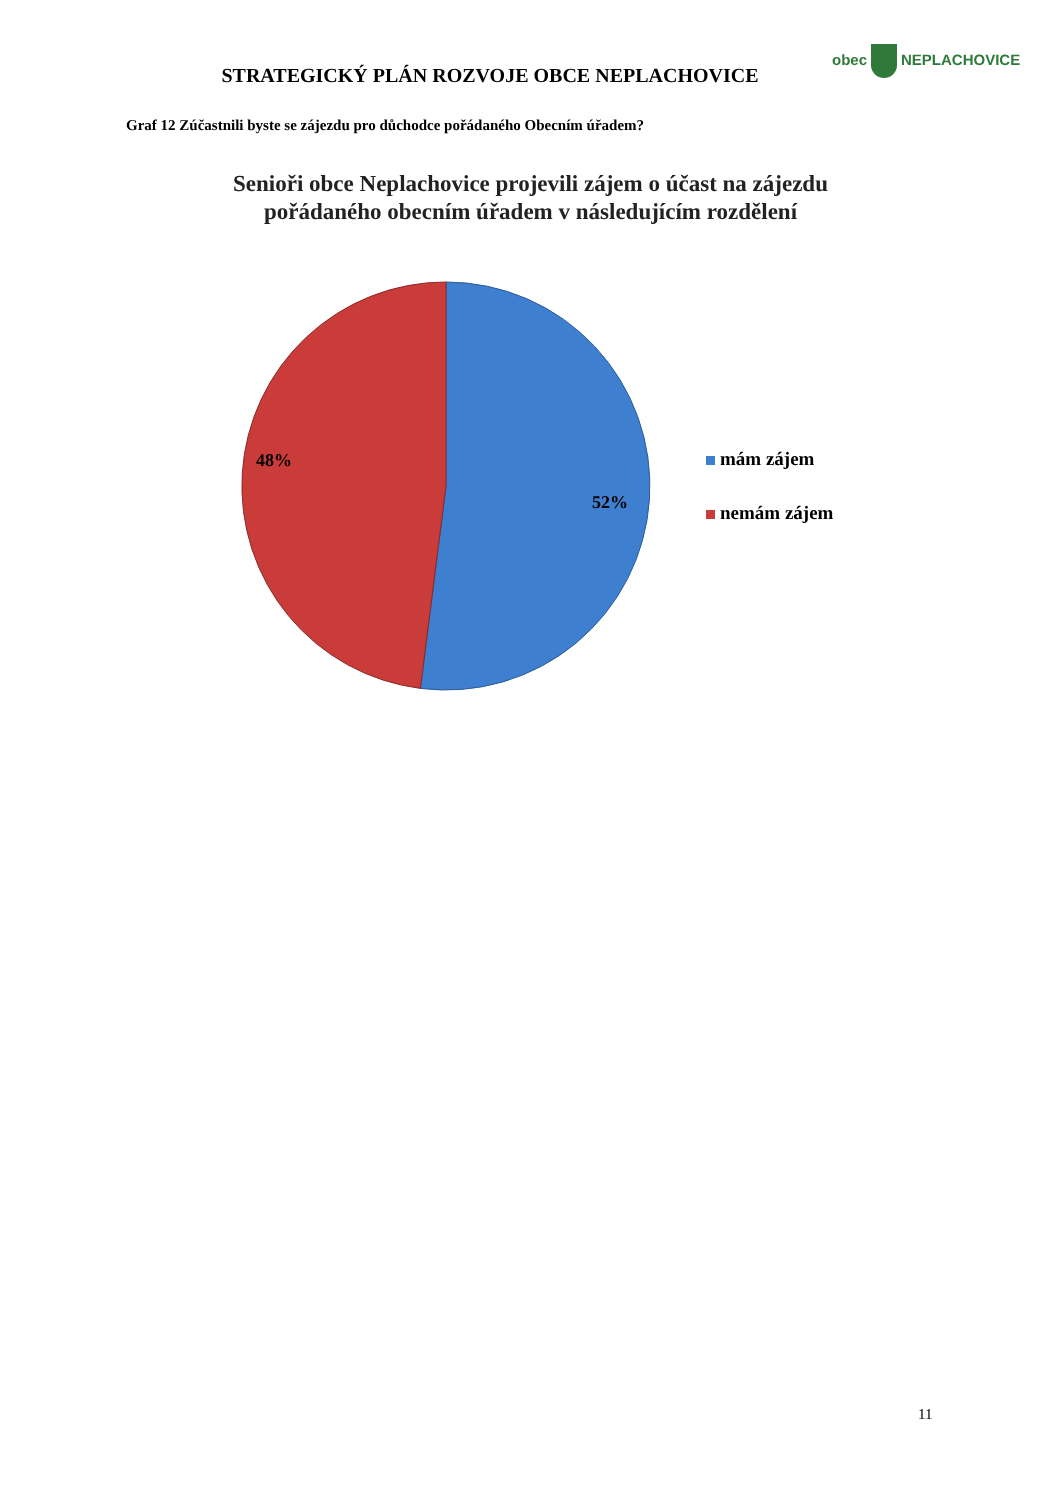obec NEPLACHOVICE
STRATEGICKÝ PLÁN ROZVOJE OBCE NEPLACHOVICE
Graf 12 Zúčastnili byste se zájezdu pro důchodce pořádaného Obecním úřadem?
Senioři obce Neplachovice projevili zájem o účast na zájezdu pořádaného obecním úřadem v následujícím rozdělení
48%
52%
mám zájem
nemám zájem
11